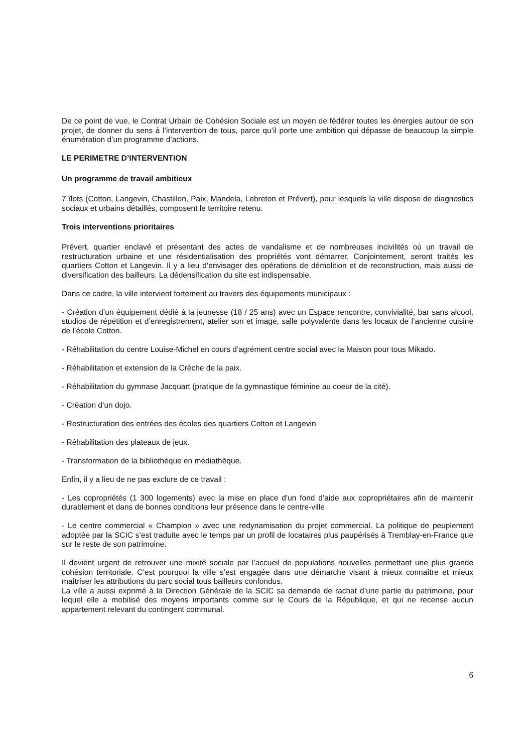De ce point de vue, le Contrat Urbain de Cohésion Sociale est un moyen de fédérer toutes les énergies autour de son projet, de donner du sens à l’intervention de tous, parce qu’il porte une ambition qui dépasse de beaucoup la simple énumération d’un programme d’actions.
LE PERIMETRE D’INTERVENTION
Un programme de travail ambitieux
7 îlots (Cotton, Langevin, Chastillon, Paix, Mandela, Lebreton et Prévert), pour lesquels la ville dispose de diagnostics sociaux et urbains détaillés, composent le territoire retenu.
Trois interventions prioritaires
Prévert, quartier enclavé et présentant des actes de vandalisme et de nombreuses incivilités où un travail de restructuration urbaine et une résidentialisation des propriétés vont démarrer. Conjointement, seront traités les quartiers Cotton et Langevin. Il y a lieu d’envisager des opérations de démolition et de reconstruction, mais aussi de diversification des bailleurs. La dédensification du site est indispensable.
Dans ce cadre, la ville intervient fortement au travers des équipements municipaux :
- Création d’un équipement dédié à la jeunesse (18 / 25 ans) avec un Espace rencontre, convivialité, bar sans alcool, studios de répétition et d’enregistrement, atelier son et image, salle polyvalente dans les locaux de l’ancienne cuisine de l’école Cotton.
- Réhabilitation du centre Louise-Michel en cours d’agrément centre social avec la Maison pour tous Mikado.
- Réhabilitation et extension de la Crèche de la paix.
- Réhabilitation du gymnase Jacquart (pratique de la gymnastique féminine au coeur de la cité).
- Création d’un dojo.
- Restructuration des entrées des écoles des quartiers Cotton et Langevin
- Réhabilitation des plateaux de jeux.
- Transformation de la bibliothèque en médiathèque.
Enfin, il y a lieu de ne pas exclure de ce travail :
- Les copropriétés (1 300 logements) avec la mise en place d’un fond d’aide aux copropriétaires afin de maintenir durablement et dans de bonnes conditions leur présence dans le centre-ville
- Le centre commercial « Champion » avec une redynamisation du projet commercial. La politique de peuplement adoptée par la SCIC s’est traduite avec le temps par un profil de locataires plus paupérisés à Tremblay-en-France que sur le reste de son patrimoine.
Il devient urgent de retrouver une mixité sociale par l’accueil de populations nouvelles permettant une plus grande cohésion territoriale. C’est pourquoi la ville s’est engagée dans une démarche visant à mieux connaître et mieux maîtriser les attributions du parc social tous bailleurs confondus.
La ville a aussi exprimé à la Direction Générale de la SCIC sa demande de rachat d’une partie du patrimoine, pour lequel elle a mobilisé des moyens importants comme sur le Cours de la République, et qui ne recense aucun appartement relevant du contingent communal.
6